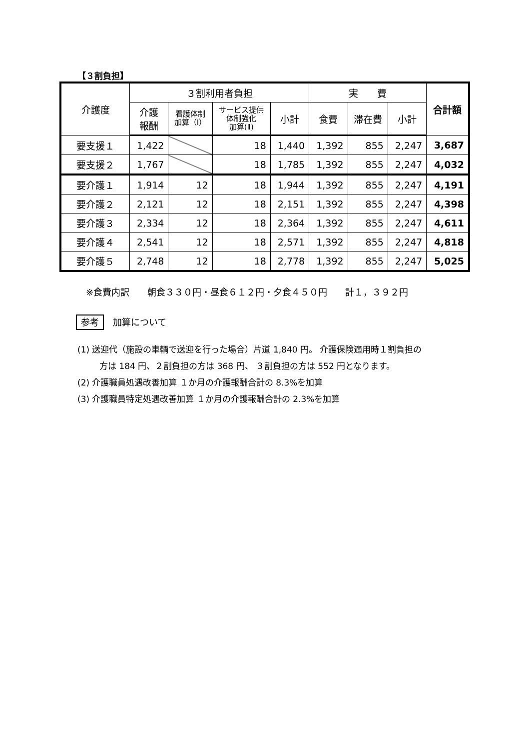【３割負担】
| 介護度 | ３割利用者負担 | | | | 実 費 | | | 合計額 |
| --- | --- | --- | --- | --- | --- | --- | --- | --- |
| | 介護 報酬 | 看護体制 加算（Ⅰ） | サービス提供 体制強化 加算(Ⅱ) | 小計 | 食費 | 滞在費 | 小計 | |
| 要支援１ | 1,422 | | 18 | 1,440 | 1,392 | 855 | 2,247 | 3,687 |
| 要支援２ | 1,767 | | 18 | 1,785 | 1,392 | 855 | 2,247 | 4,032 |
| 要介護１ | 1,914 | 12 | 18 | 1,944 | 1,392 | 855 | 2,247 | 4,191 |
| 要介護２ | 2,121 | 12 | 18 | 2,151 | 1,392 | 855 | 2,247 | 4,398 |
| 要介護３ | 2,334 | 12 | 18 | 2,364 | 1,392 | 855 | 2,247 | 4,611 |
| 要介護４ | 2,541 | 12 | 18 | 2,571 | 1,392 | 855 | 2,247 | 4,818 |
| 要介護５ | 2,748 | 12 | 18 | 2,778 | 1,392 | 855 | 2,247 | 5,025 |
※食費内訳　　朝食３３０円・昼食６１２円・夕食４５０円　　計１，３９２円
参考 加算について
(1) 送迎代（施設の車輌で送迎を行った場合）片道 1,840 円。 介護保険適用時１割負担の
方は 184 円、２割負担の方は 368 円、 ３割負担の方は 552 円となります。
(2) 介護職員処遇改善加算 １か月の介護報酬合計の 8.3%を加算
(3) 介護職員特定処遇改善加算 １か月の介護報酬合計の 2.3%を加算